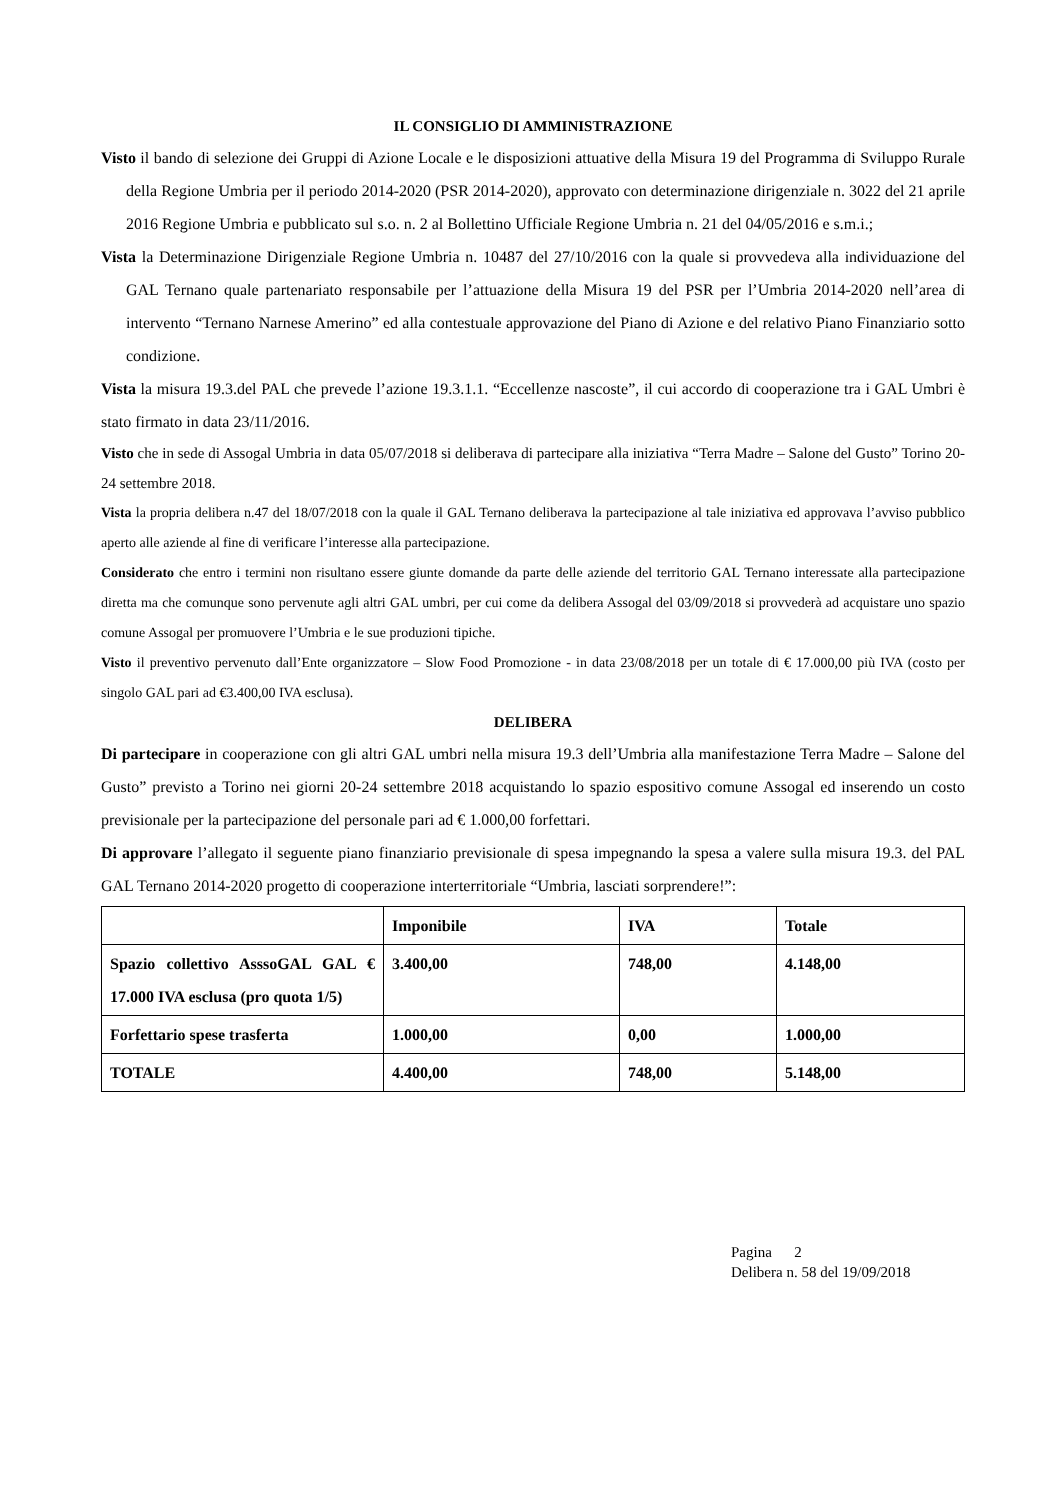IL CONSIGLIO DI AMMINISTRAZIONE
Visto il bando di selezione dei Gruppi di Azione Locale e le disposizioni attuative della Misura 19 del Programma di Sviluppo Rurale della Regione Umbria per il periodo 2014-2020 (PSR 2014-2020), approvato con determinazione dirigenziale n. 3022 del 21 aprile 2016 Regione Umbria e pubblicato sul s.o. n. 2 al Bollettino Ufficiale Regione Umbria n. 21 del 04/05/2016 e s.m.i.;
Vista la Determinazione Dirigenziale Regione Umbria n. 10487 del 27/10/2016 con la quale si provvedeva alla individuazione del GAL Ternano quale partenariato responsabile per l’attuazione della Misura 19 del PSR per l’Umbria 2014-2020 nell’area di intervento “Ternano Narnese Amerino” ed alla contestuale approvazione del Piano di Azione e del relativo Piano Finanziario sotto condizione.
Vista la misura 19.3.del PAL che prevede l’azione 19.3.1.1. “Eccellenze nascoste”, il cui accordo di cooperazione tra i GAL Umbri è stato firmato in data 23/11/2016.
Visto che in sede di Assogal Umbria in data 05/07/2018 si deliberava di partecipare alla iniziativa “Terra Madre – Salone del Gusto” Torino 20-24 settembre 2018.
Vista la propria delibera n.47 del 18/07/2018 con la quale il GAL Ternano deliberava la partecipazione al tale iniziativa ed approvava l’avviso pubblico aperto alle aziende al fine di verificare l’interesse alla partecipazione.
Considerato che entro i termini non risultano essere giunte domande da parte delle aziende del territorio GAL Ternano interessate alla partecipazione diretta ma che comunque sono pervenute agli altri GAL umbri, per cui come da delibera Assogal del 03/09/2018 si provvederà ad acquistare uno spazio comune Assogal per promuovere l’Umbria e le sue produzioni tipiche.
Visto il preventivo pervenuto dall’Ente organizzatore – Slow Food Promozione - in data 23/08/2018 per un totale di € 17.000,00 più IVA (costo per singolo GAL pari ad €3.400,00 IVA esclusa).
DELIBERA
Di partecipare in cooperazione con gli altri GAL umbri nella misura 19.3 dell’Umbria alla manifestazione Terra Madre – Salone del Gusto” previsto a Torino nei giorni 20-24 settembre 2018 acquistando lo spazio espositivo comune Assogal ed inserendo un costo previsionale per la partecipazione del personale pari ad € 1.000,00 forfettari.
Di approvare l’allegato il seguente piano finanziario previsionale di spesa impegnando la spesa a valere sulla misura 19.3. del PAL GAL Ternano 2014-2020 progetto di cooperazione interterritoriale “Umbria, lasciati sorprendere!”:
| | Imponibile | IVA | Totale |
| --- | --- | --- | --- |
| Spazio collettivo AsssoGAL GAL € 17.000 IVA esclusa (pro quota 1/5) | 3.400,00 | 748,00 | 4.148,00 |
| Forfettario spese trasferta | 1.000,00 | 0,00 | 1.000,00 |
| TOTALE | 4.400,00 | 748,00 | 5.148,00 |
Pagina 2
Delibera n. 58 del 19/09/2018